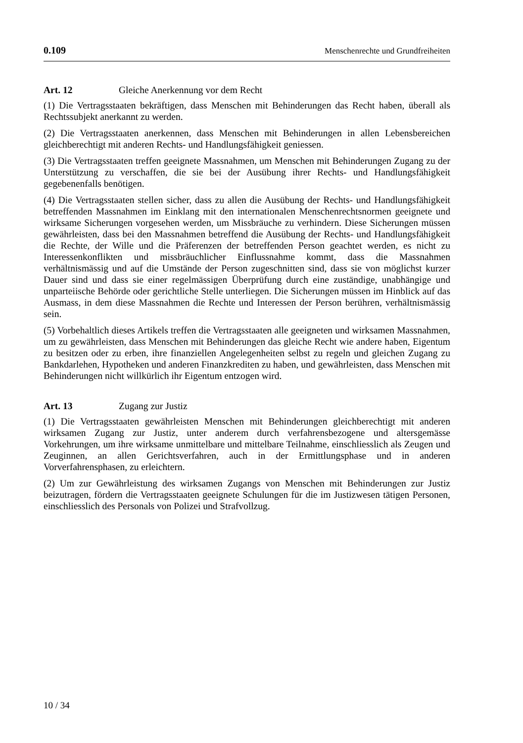0.109 Menschenrechte und Grundfreiheiten
Art. 12 Gleiche Anerkennung vor dem Recht
(1) Die Vertragsstaaten bekräftigen, dass Menschen mit Behinderungen das Recht haben, überall als Rechtssubjekt anerkannt zu werden.
(2) Die Vertragsstaaten anerkennen, dass Menschen mit Behinderungen in allen Lebensbereichen gleichberechtigt mit anderen Rechts- und Handlungsfähigkeit geniessen.
(3) Die Vertragsstaaten treffen geeignete Massnahmen, um Menschen mit Behinderungen Zugang zu der Unterstützung zu verschaffen, die sie bei der Ausübung ihrer Rechts- und Handlungsfähigkeit gegebenenfalls benötigen.
(4) Die Vertragsstaaten stellen sicher, dass zu allen die Ausübung der Rechts- und Handlungsfähigkeit betreffenden Massnahmen im Einklang mit den internationalen Menschenrechtsnormen geeignete und wirksame Sicherungen vorgesehen werden, um Missbräuche zu verhindern. Diese Sicherungen müssen gewährleisten, dass bei den Massnahmen betreffend die Ausübung der Rechts- und Handlungsfähigkeit die Rechte, der Wille und die Präferenzen der betreffenden Person geachtet werden, es nicht zu Interessenkonflikten und missbräuchlicher Einflussnahme kommt, dass die Massnahmen verhältnismässig und auf die Umstände der Person zugeschnitten sind, dass sie von möglichst kurzer Dauer sind und dass sie einer regelmässigen Überprüfung durch eine zuständige, unabhängige und unparteiische Behörde oder gerichtliche Stelle unterliegen. Die Sicherungen müssen im Hinblick auf das Ausmass, in dem diese Massnahmen die Rechte und Interessen der Person berühren, verhältnismässig sein.
(5) Vorbehaltlich dieses Artikels treffen die Vertragsstaaten alle geeigneten und wirksamen Massnahmen, um zu gewährleisten, dass Menschen mit Behinderungen das gleiche Recht wie andere haben, Eigentum zu besitzen oder zu erben, ihre finanziellen Angelegenheiten selbst zu regeln und gleichen Zugang zu Bankdarlehen, Hypotheken und anderen Finanzkrediten zu haben, und gewährleisten, dass Menschen mit Behinderungen nicht willkürlich ihr Eigentum entzogen wird.
Art. 13 Zugang zur Justiz
(1) Die Vertragsstaaten gewährleisten Menschen mit Behinderungen gleichberechtigt mit anderen wirksamen Zugang zur Justiz, unter anderem durch verfahrensbezogene und altersgemässe Vorkehrungen, um ihre wirksame unmittelbare und mittelbare Teilnahme, einschliesslich als Zeugen und Zeuginnen, an allen Gerichtsverfahren, auch in der Ermittlungsphase und in anderen Vorverfahrensphasen, zu erleichtern.
(2) Um zur Gewährleistung des wirksamen Zugangs von Menschen mit Behinderungen zur Justiz beizutragen, fördern die Vertragsstaaten geeignete Schulungen für die im Justizwesen tätigen Personen, einschliesslich des Personals von Polizei und Strafvollzug.
10 / 34